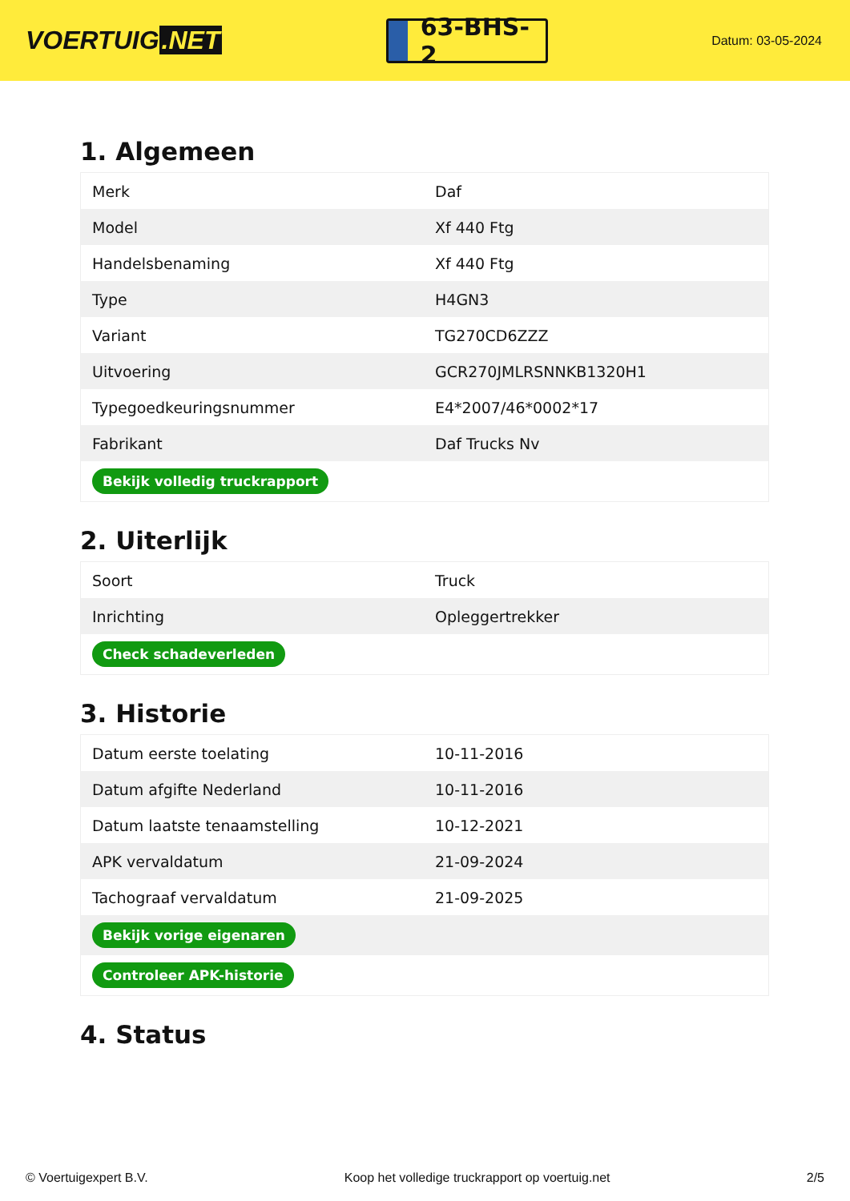VOERTUIG.NET
63-BHS-2
Datum: 03-05-2024
1. Algemeen
| Merk | Daf |
| Model | Xf 440 Ftg |
| Handelsbenaming | Xf 440 Ftg |
| Type | H4GN3 |
| Variant | TG270CD6ZZZ |
| Uitvoering | GCR270JMLRSNNKB1320H1 |
| Typegoedkeuringsnummer | E4*2007/46*0002*17 |
| Fabrikant | Daf Trucks Nv |
| Bekijk volledig truckrapport | |
2. Uiterlijk
| Soort | Truck |
| Inrichting | Opleggertrekker |
| Check schadeverleden | |
3. Historie
| Datum eerste toelating | 10-11-2016 |
| Datum afgifte Nederland | 10-11-2016 |
| Datum laatste tenaamstelling | 10-12-2021 |
| APK vervaldatum | 21-09-2024 |
| Tachograaf vervaldatum | 21-09-2025 |
| Bekijk vorige eigenaren | |
| Controleer APK-historie | |
4. Status
© Voertuigexpert B.V. Koop het volledige truckrapport op voertuig.net 2/5